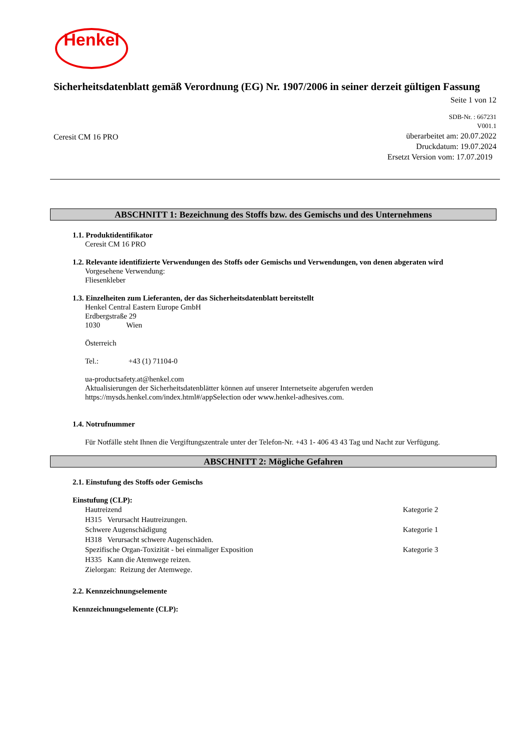Henkel
Sicherheitsdatenblatt gemäß Verordnung (EG) Nr. 1907/2006 in seiner derzeit gültigen Fassung
Seite 1 von 12
Ceresit CM 16 PRO
SDB-Nr. : 667231
V001.1
überarbeitet am: 20.07.2022
Druckdatum: 19.07.2024
Ersetzt Version vom: 17.07.2019
ABSCHNITT 1: Bezeichnung des Stoffs bzw. des Gemischs und des Unternehmens
1.1. Produktidentifikator
Ceresit CM 16 PRO
1.2. Relevante identifizierte Verwendungen des Stoffs oder Gemischs und Verwendungen, von denen abgeraten wird
Vorgesehene Verwendung:
Fliesenkleber
1.3. Einzelheiten zum Lieferanten, der das Sicherheitsdatenblatt bereitstellt
Henkel Central Eastern Europe GmbH
Erdbergstraße 29
1030 Wien
Österreich
Tel.: +43 (1) 71104-0
ua-productsafety.at@henkel.com
Aktualisierungen der Sicherheitsdatenblätter können auf unserer Internetseite abgerufen werden
https://mysds.henkel.com/index.html#/appSelection oder www.henkel-adhesives.com.
1.4. Notrufnummer
Für Notfälle steht Ihnen die Vergiftungszentrale unter der Telefon-Nr. +43 1- 406 43 43 Tag und Nacht zur Verfügung.
ABSCHNITT 2: Mögliche Gefahren
2.1. Einstufung des Stoffs oder Gemischs
Einstufung (CLP):
Hautreizend Kategorie 2
H315 Verursacht Hautreizungen.
Schwere Augenschädigung Kategorie 1
H318 Verursacht schwere Augenschäden.
Spezifische Organ-Toxizität - bei einmaliger Exposition Kategorie 3
H335 Kann die Atemwege reizen.
Zielorgan: Reizung der Atemwege.
2.2. Kennzeichnungselemente
Kennzeichnungselemente (CLP):